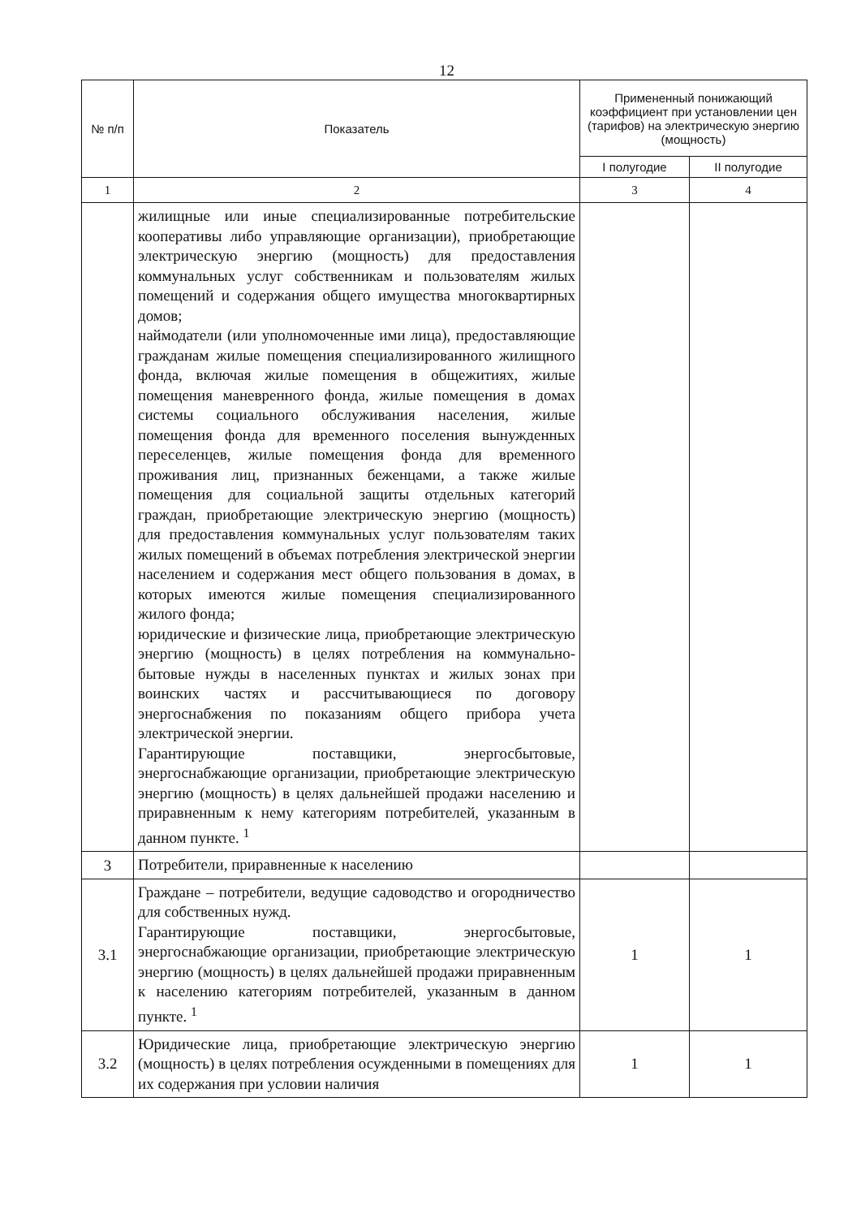12
| № п/п | Показатель | Примененный понижающий коэффициент при установлении цен (тарифов) на электрическую энергию (мощность) | |
| --- | --- | --- | --- |
| | | I полугодие | II полугодие |
| 1 | 2 | 3 | 4 |
| | жилищные или иные специализированные потребительские кооперативы либо управляющие организации), приобретающие электрическую энергию (мощность) для предоставления коммунальных услуг собственникам и пользователям жилых помещений и содержания общего имущества многоквартирных домов; наймодатели (или уполномоченные ими лица), предоставляющие гражданам жилые помещения специализированного жилищного фонда, включая жилые помещения в общежитиях, жилые помещения маневренного фонда, жилые помещения в домах системы социального обслуживания населения, жилые помещения фонда для временного поселения вынужденных переселенцев, жилые помещения фонда для временного проживания лиц, признанных беженцами, а также жилые помещения для социальной защиты отдельных категорий граждан, приобретающие электрическую энергию (мощность) для предоставления коммунальных услуг пользователям таких жилых помещений в объемах потребления электрической энергии населением и содержания мест общего пользования в домах, в которых имеются жилые помещения специализированного жилого фонда; юридические и физические лица, приобретающие электрическую энергию (мощность) в целях потребления на коммунально-бытовые нужды в населенных пунктах и жилых зонах при воинских частях и рассчитывающиеся по договору энергоснабжения по показаниям общего прибора учета электрической энергии. Гарантирующие поставщики, энергосбытовые, энергоснабжающие организации, приобретающие электрическую энергию (мощность) в целях дальнейшей продажи населению и приравненным к нему категориям потребителей, указанным в данном пункте. <sup>1</sup> | | |
| 3 | Потребители, приравненные к населению | | |
| 3.1 | Граждане – потребители, ведущие садоводство и огородничество для собственных нужд. Гарантирующие поставщики, энергосбытовые, энергоснабжающие организации, приобретающие электрическую энергию (мощность) в целях дальнейшей продажи приравненным к населению категориям потребителей, указанным в данном пункте. <sup>1</sup> | 1 | 1 |
| 3.2 | Юридические лица, приобретающие электрическую энергию (мощность) в целях потребления осужденными в помещениях для их содержания при условии наличия | 1 | 1 |